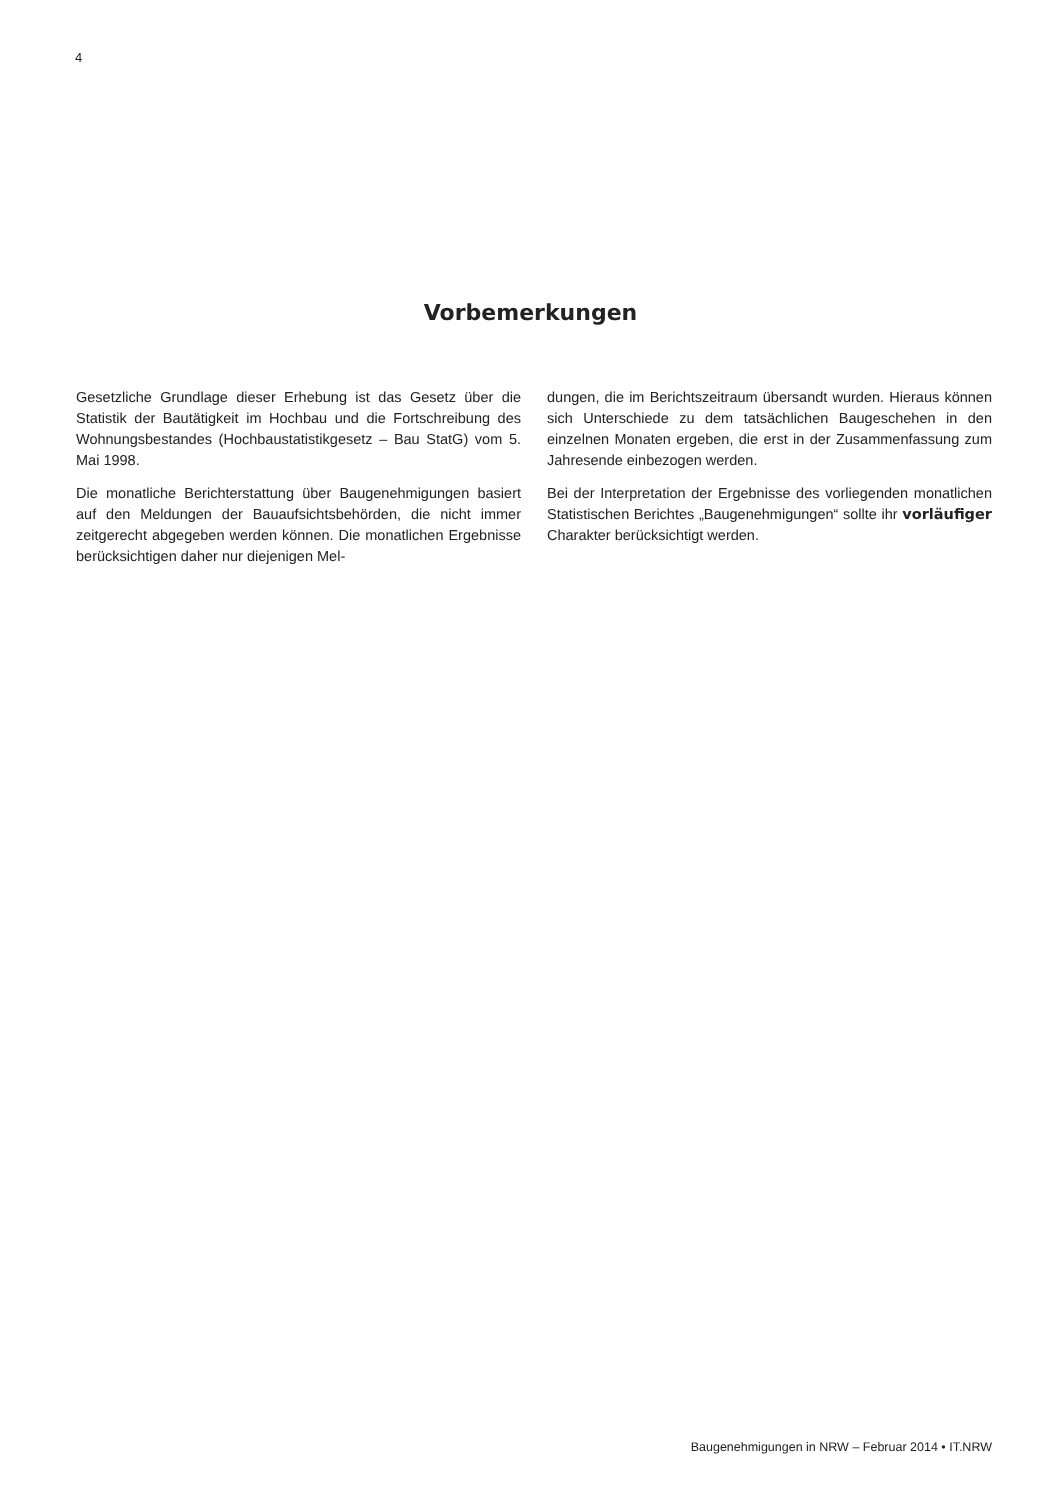4
Vorbemerkungen
Gesetzliche Grundlage dieser Erhebung ist das Gesetz über die Statistik der Bautätigkeit im Hochbau und die Fortschreibung des Wohnungsbestandes (Hochbaustatistikgesetz – Bau StatG) vom 5. Mai 1998.
Die monatliche Berichterstattung über Baugenehmigungen basiert auf den Meldungen der Bauaufsichtsbehörden, die nicht immer zeitgerecht abgegeben werden können. Die monatlichen Ergebnisse berücksichtigen daher nur diejenigen Mel-
dungen, die im Berichtszeitraum übersandt wurden. Hieraus können sich Unterschiede zu dem tatsächlichen Baugeschehen in den einzelnen Monaten ergeben, die erst in der Zusammenfassung zum Jahresende einbezogen werden.
Bei der Interpretation der Ergebnisse des vorliegenden monatlichen Statistischen Berichtes „Baugenehmigungen“ sollte ihr vorläufiger Charakter berücksichtigt werden.
Baugenehmigungen in NRW – Februar 2014 • IT.NRW